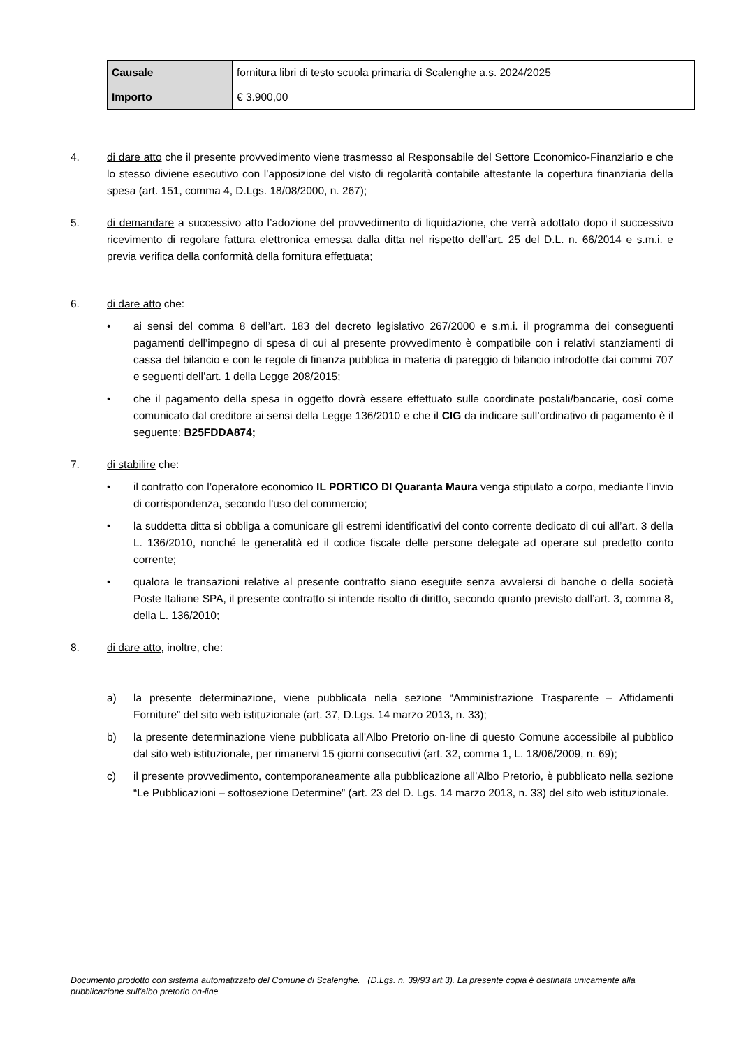| Causale | fornitura libri di testo scuola primaria di Scalenghe a.s. 2024/2025 |
| Importo | € 3.900,00 |
4. di dare atto che il presente provvedimento viene trasmesso al Responsabile del Settore Economico-Finanziario e che lo stesso diviene esecutivo con l’apposizione del visto di regolarità contabile attestante la copertura finanziaria della spesa (art. 151, comma 4, D.Lgs. 18/08/2000, n. 267);
5. di demandare a successivo atto l’adozione del provvedimento di liquidazione, che verrà adottato dopo il successivo ricevimento di regolare fattura elettronica emessa dalla ditta nel rispetto dell’art. 25 del D.L. n. 66/2014 e s.m.i. e previa verifica della conformità della fornitura effettuata;
6. di dare atto che:
• ai sensi del comma 8 dell’art. 183 del decreto legislativo 267/2000 e s.m.i. il programma dei conseguenti pagamenti dell’impegno di spesa di cui al presente provvedimento è compatibile con i relativi stanziamenti di cassa del bilancio e con le regole di finanza pubblica in materia di pareggio di bilancio introdotte dai commi 707 e seguenti dell’art. 1 della Legge 208/2015;
• che il pagamento della spesa in oggetto dovrà essere effettuato sulle coordinate postali/bancarie, così come comunicato dal creditore ai sensi della Legge 136/2010 e che il CIG da indicare sull’ordinativo di pagamento è il seguente: B25FDDA874;
7. di stabilire che:
• il contratto con l’operatore economico IL PORTICO DI Quaranta Maura venga stipulato a corpo, mediante l’invio di corrispondenza, secondo l'uso del commercio;
• la suddetta ditta si obbliga a comunicare gli estremi identificativi del conto corrente dedicato di cui all’art. 3 della L. 136/2010, nonché le generalità ed il codice fiscale delle persone delegate ad operare sul predetto conto corrente;
• qualora le transazioni relative al presente contratto siano eseguite senza avvalersi di banche o della società Poste Italiane SPA, il presente contratto si intende risolto di diritto, secondo quanto previsto dall’art. 3, comma 8, della L. 136/2010;
8. di dare atto, inoltre, che:
a) la presente determinazione, viene pubblicata nella sezione “Amministrazione Trasparente – Affidamenti Forniture” del sito web istituzionale (art. 37, D.Lgs. 14 marzo 2013, n. 33);
b) la presente determinazione viene pubblicata all'Albo Pretorio on-line di questo Comune accessibile al pubblico dal sito web istituzionale, per rimanervi 15 giorni consecutivi (art. 32, comma 1, L. 18/06/2009, n. 69);
c) il presente provvedimento, contemporaneamente alla pubblicazione all’Albo Pretorio, è pubblicato nella sezione “Le Pubblicazioni – sottosezione Determine” (art. 23 del D. Lgs. 14 marzo 2013, n. 33) del sito web istituzionale.
Documento prodotto con sistema automatizzato del Comune di Scalenghe. (D.Lgs. n. 39/93 art.3). La presente copia è destinata unicamente alla pubblicazione sull'albo pretorio on-line